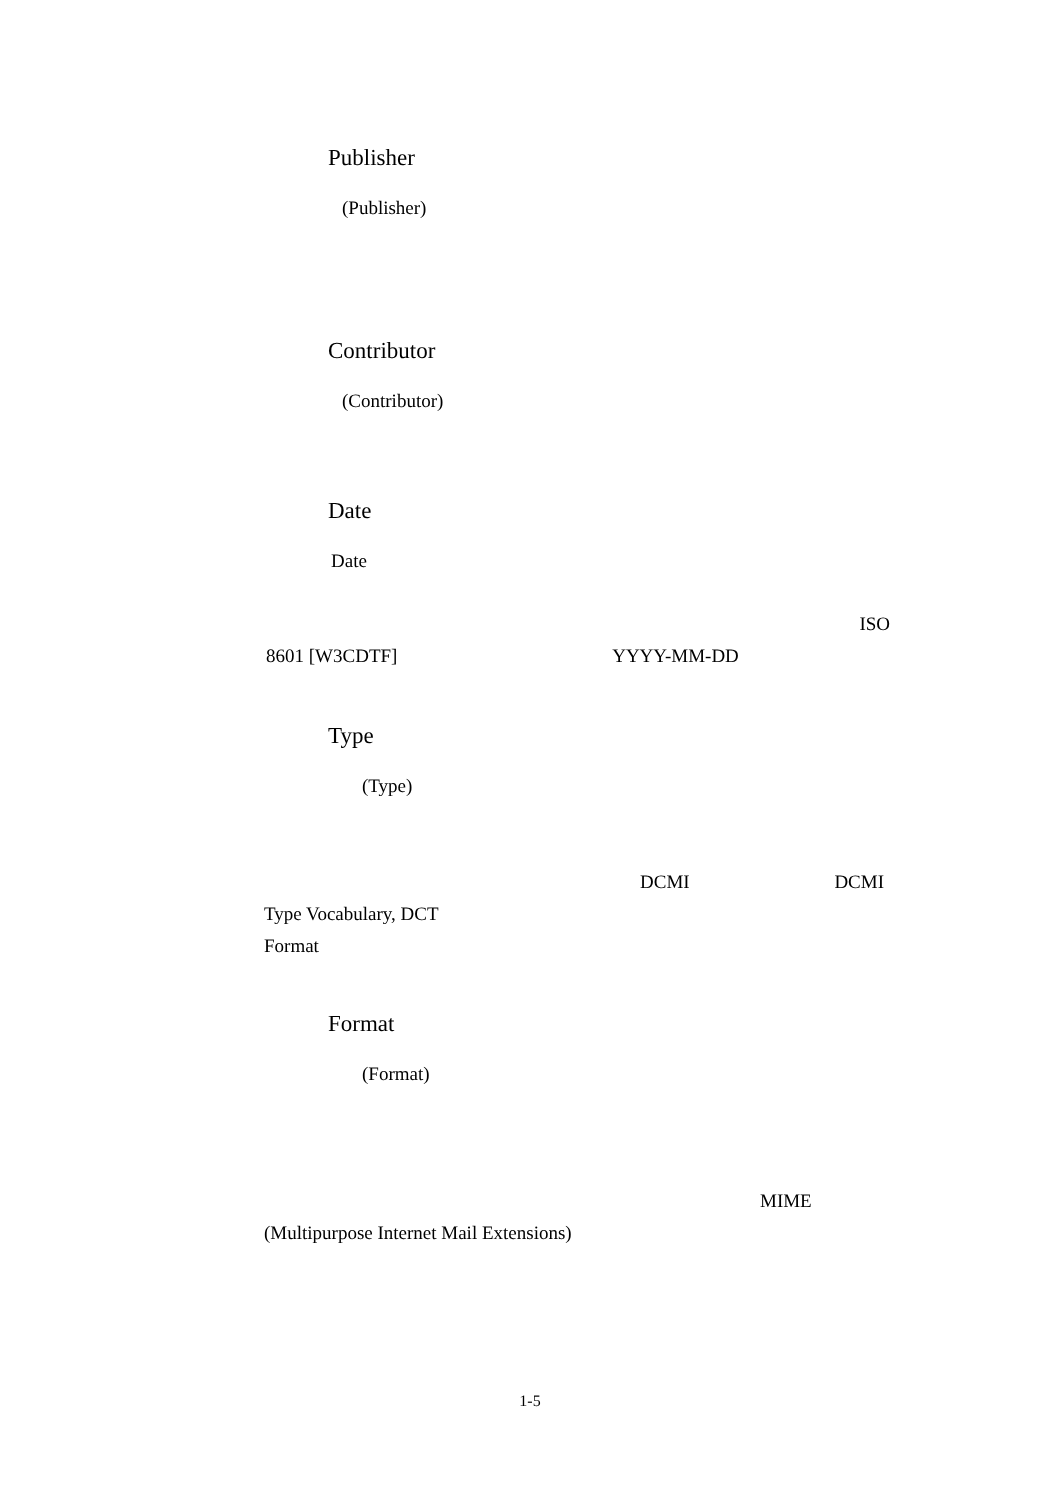Publisher
(Publisher)
Contributor
(Contributor)
Date
Date
ISO
8601 [W3CDTF] YYYY-MM-DD
Type
(Type)
DCMI DCMI
Type Vocabulary, DCT
Format
Format
(Format)
MIME
(Multipurpose Internet Mail Extensions)
1-5